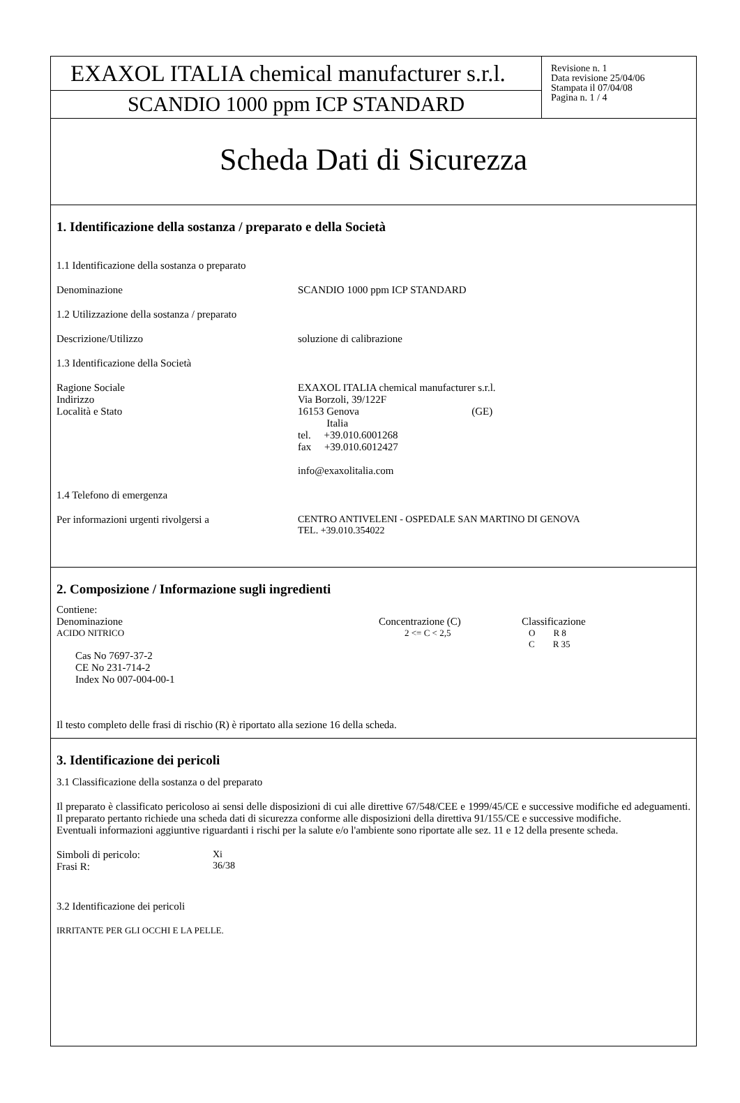EXAXOL ITALIA chemical manufacturer s.r.l.
SCANDIO 1000 ppm ICP STANDARD
Revisione n. 1
Data revisione 25/04/06
Stampata il 07/04/08
Pagina n. 1 / 4
Scheda Dati di Sicurezza
1. Identificazione della sostanza / preparato e della Società
1.1 Identificazione della sostanza o preparato
| Denominazione | SCANDIO 1000 ppm ICP STANDARD |
1.2 Utilizzazione della sostanza / preparato
| Descrizione/Utilizzo | soluzione di calibrazione |
1.3 Identificazione della Società
| Ragione Sociale Indirizzo Località e Stato | EXAXOL ITALIA chemical manufacturer s.r.l. Via Borzoli, 39/122F 16153 Genova (GE) Italia tel. +39.010.6001268 fax +39.010.6012427 info@exaxolitalia.com |
1.4 Telefono di emergenza
| Per informazioni urgenti rivolgersi a | CENTRO ANTIVELENI - OSPEDALE SAN MARTINO DI GENOVA TEL. +39.010.354022 |
2. Composizione / Informazione sugli ingredienti
Contiene:
| Denominazione | Concentrazione (C) | Classificazione |
| ACIDO NITRICO | 2 <= C < 2,5 | O R 8 C R 35 |
| Cas No 7697-37-2 CE No 231-714-2 Index No 007-004-00-1 | | |
Il testo completo delle frasi di rischio (R) è riportato alla sezione 16 della scheda.
3. Identificazione dei pericoli
3.1 Classificazione della sostanza o del preparato
Il preparato è classificato pericoloso ai sensi delle disposizioni di cui alle direttive 67/548/CEE e 1999/45/CE e successive modifiche ed adeguamenti. Il preparato pertanto richiede una scheda dati di sicurezza conforme alle disposizioni della direttiva 91/155/CE e successive modifiche.
Eventuali informazioni aggiuntive riguardanti i rischi per la salute e/o l'ambiente sono riportate alle sez. 11 e 12 della presente scheda.
| Simboli di pericolo: Frasi R: | Xi 36/38 |
3.2 Identificazione dei pericoli
IRRITANTE PER GLI OCCHI E LA PELLE.